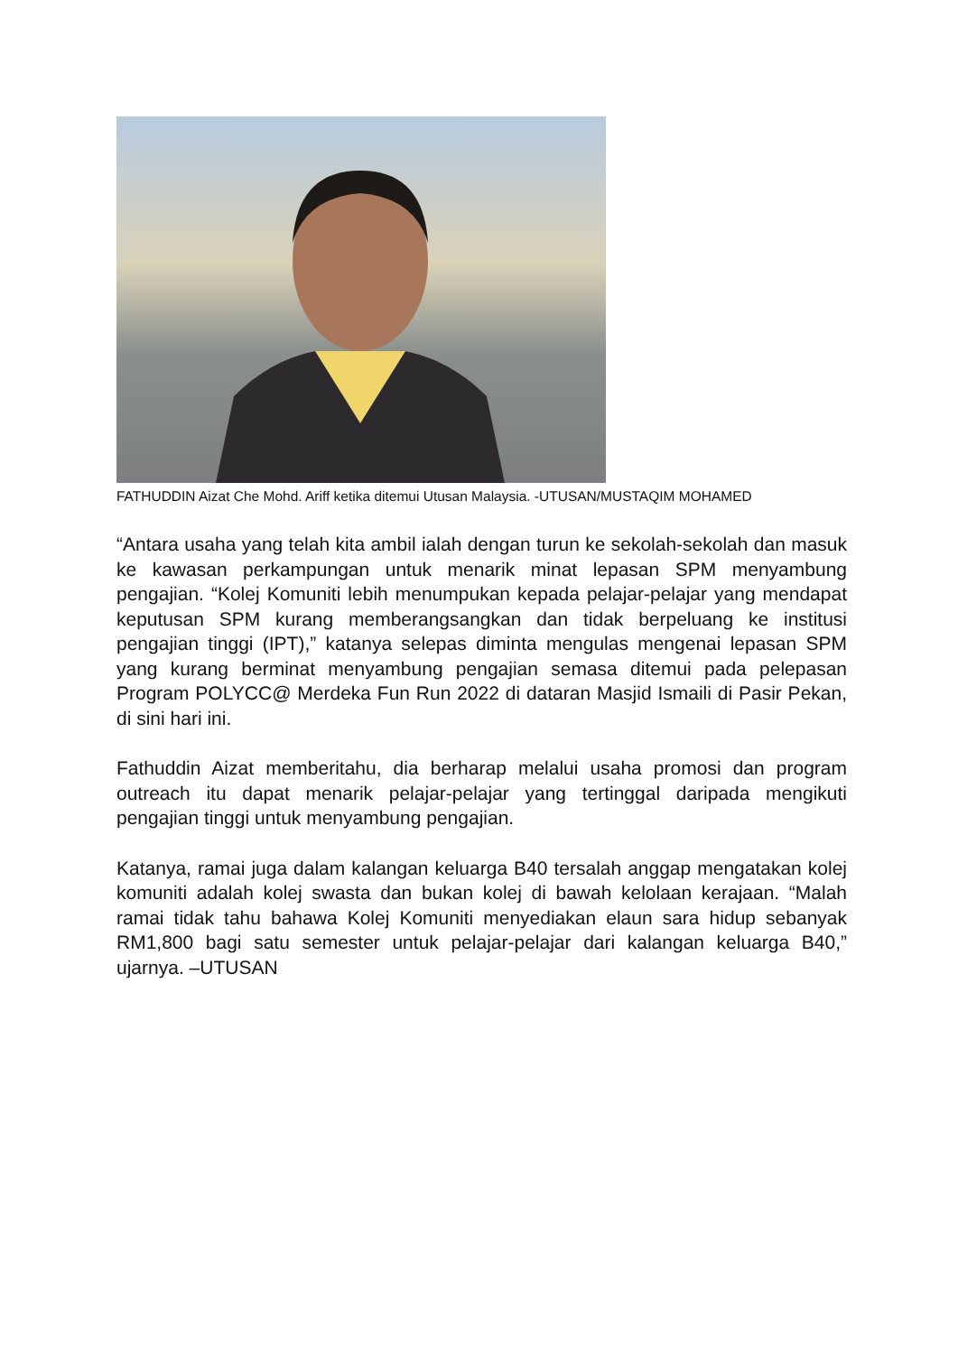FATHUDDIN Aizat Che Mohd. Ariff ketika ditemui Utusan Malaysia. -UTUSAN/MUSTAQIM MOHAMED
“Antara usaha yang telah kita ambil ialah dengan turun ke sekolah-sekolah dan masuk ke kawasan perkampungan untuk menarik minat lepasan SPM menyambung pengajian. “Kolej Komuniti lebih menumpukan kepada pelajar-pelajar yang mendapat keputusan SPM kurang memberangsangkan dan tidak berpeluang ke institusi pengajian tinggi (IPT),” katanya selepas diminta mengulas mengenai lepasan SPM yang kurang berminat menyambung pengajian semasa ditemui pada pelepasan Program POLYCC@ Merdeka Fun Run 2022 di dataran Masjid Ismaili di Pasir Pekan, di sini hari ini.
Fathuddin Aizat memberitahu, dia berharap melalui usaha promosi dan program outreach itu dapat menarik pelajar-pelajar yang tertinggal daripada mengikuti pengajian tinggi untuk menyambung pengajian.
Katanya, ramai juga dalam kalangan keluarga B40 tersalah anggap mengatakan kolej komuniti adalah kolej swasta dan bukan kolej di bawah kelolaan kerajaan. “Malah ramai tidak tahu bahawa Kolej Komuniti menyediakan elaun sara hidup sebanyak RM1,800 bagi satu semester untuk pelajar-pelajar dari kalangan keluarga B40,” ujarnya. –UTUSAN